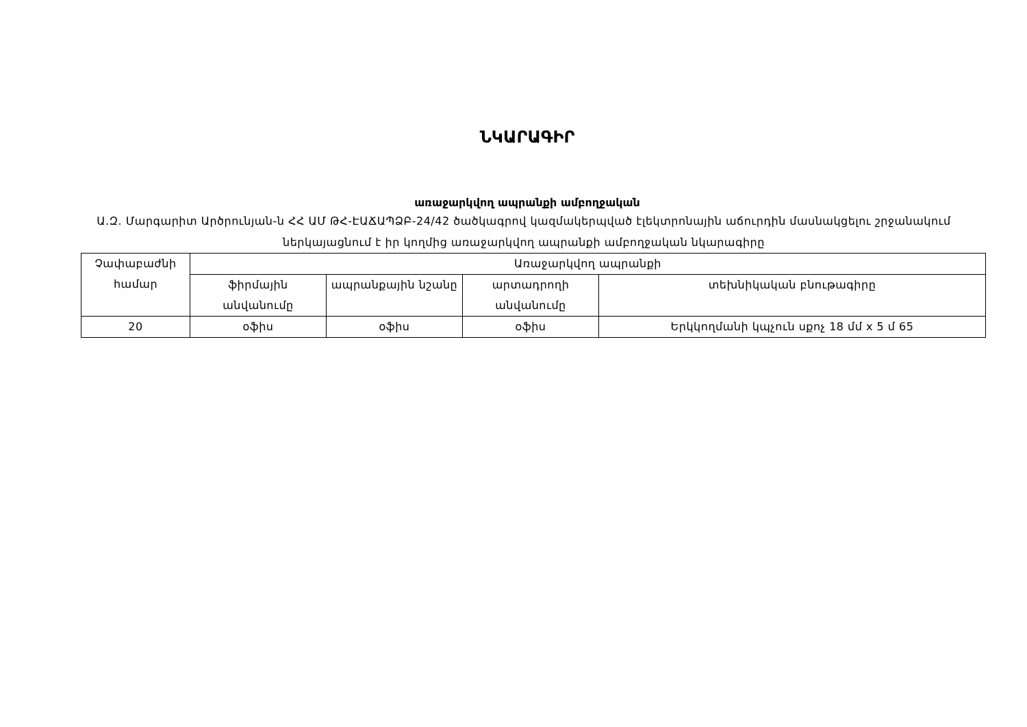ՆԿԱՐԱԳԻՐ
առաջարկվող ապրանքի ամբողջական
Ա.Զ. Մարգարիտ Արծրունյան-ն ՀՀ ԱՄ ԹՀ-ԷԱՃԱՊՁԲ-24/42 ծածկագրով կազմակերպված էլեկտրոնային աճուրդին մասնակցելու շրջանակում ներկայացնում է իր կողմից առաջարկվող ապրանքի ամբողջական նկարագիրը
| Չափաբաժնի համար | Առաջարկվող ապրանքի | | | |
| --- | --- | --- | --- | --- |
| | ֆիրմային անվանումը | ապրանքային նշանը | արտադրողի անվանումը | տեխնիկական բնութագիրը |
| 20 | օֆիս | օֆիս | օֆիս | Երկկողմանի կպչուն սքոչ 18 մմ x 5 մ 65 |